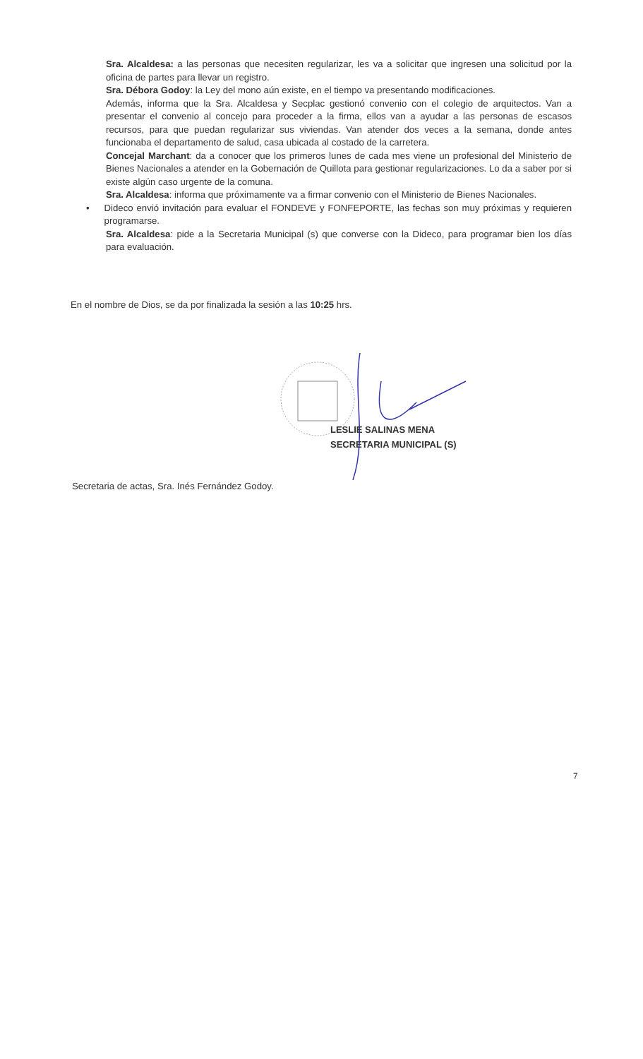Sra. Alcaldesa: a las personas que necesiten regularizar, les va a solicitar que ingresen una solicitud por la oficina de partes para llevar un registro.
Sra. Débora Godoy: la Ley del mono aún existe, en el tiempo va presentando modificaciones.
Además, informa que la Sra. Alcaldesa y Secplac gestionó convenio con el colegio de arquitectos. Van a presentar el convenio al concejo para proceder a la firma, ellos van a ayudar a las personas de escasos recursos, para que puedan regularizar sus viviendas. Van atender dos veces a la semana, donde antes funcionaba el departamento de salud, casa ubicada al costado de la carretera.
Concejal Marchant: da a conocer que los primeros lunes de cada mes viene un profesional del Ministerio de Bienes Nacionales a atender en la Gobernación de Quillota para gestionar regularizaciones. Lo da a saber por si existe algún caso urgente de la comuna.
Sra. Alcaldesa: informa que próximamente va a firmar convenio con el Ministerio de Bienes Nacionales.
• Dideco envió invitación para evaluar el FONDEVE y FONFEPORTE, las fechas son muy próximas y requieren programarse.
Sra. Alcaldesa: pide a la Secretaria Municipal (s) que converse con la Dideco, para programar bien los días para evaluación.
En el nombre de Dios, se da por finalizada la sesión a las 10:25 hrs.
LESLIE SALINAS MENA
SECRETARIA MUNICIPAL (S)
Secretaria de actas, Sra. Inés Fernández Godoy.
7